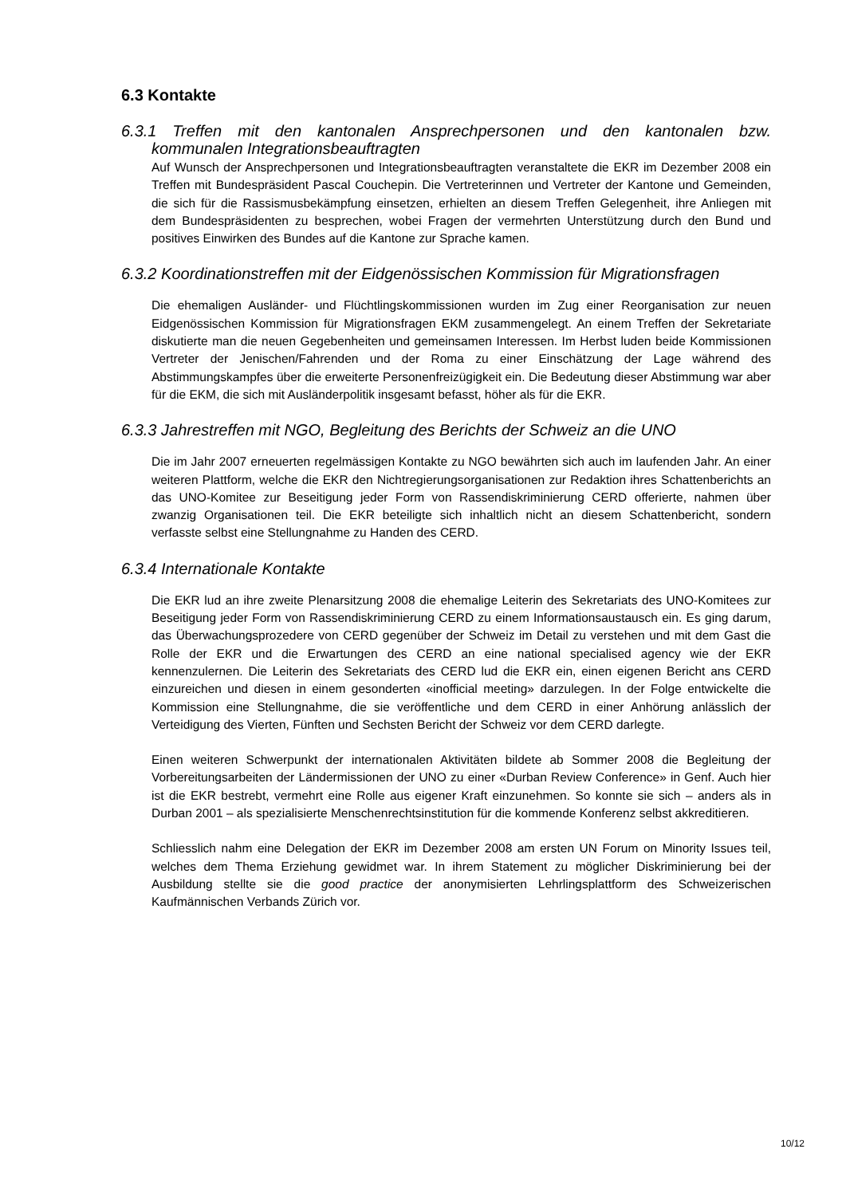6.3 Kontakte
6.3.1 Treffen mit den kantonalen Ansprechpersonen und den kantonalen bzw. kommunalen Integrationsbeauftragten
Auf Wunsch der Ansprechpersonen und Integrationsbeauftragten veranstaltete die EKR im Dezember 2008 ein Treffen mit Bundespräsident Pascal Couchepin. Die Vertreterinnen und Vertreter der Kantone und Gemeinden, die sich für die Rassismusbekämpfung einsetzen, erhielten an diesem Treffen Gelegenheit, ihre Anliegen mit dem Bundespräsidenten zu besprechen, wobei Fragen der vermehrten Unterstützung durch den Bund und positives Einwirken des Bundes auf die Kantone zur Sprache kamen.
6.3.2 Koordinationstreffen mit der Eidgenössischen Kommission für Migrationsfragen
Die ehemaligen Ausländer- und Flüchtlingskommissionen wurden im Zug einer Reorganisation zur neuen Eidgenössischen Kommission für Migrationsfragen EKM zusammengelegt. An einem Treffen der Sekretariate diskutierte man die neuen Gegebenheiten und gemeinsamen Interessen. Im Herbst luden beide Kommissionen Vertreter der Jenischen/Fahrenden und der Roma zu einer Einschätzung der Lage während des Abstimmungskampfes über die erweiterte Personenfreizügigkeit ein. Die Bedeutung dieser Abstimmung war aber für die EKM, die sich mit Ausländerpolitik insgesamt befasst, höher als für die EKR.
6.3.3 Jahrestreffen mit NGO, Begleitung des Berichts der Schweiz an die UNO
Die im Jahr 2007 erneuerten regelmässigen Kontakte zu NGO bewährten sich auch im laufenden Jahr. An einer weiteren Plattform, welche die EKR den Nichtregierungsorganisationen zur Redaktion ihres Schattenberichts an das UNO-Komitee zur Beseitigung jeder Form von Rassendiskriminierung CERD offerierte, nahmen über zwanzig Organisationen teil. Die EKR beteiligte sich inhaltlich nicht an diesem Schattenbericht, sondern verfasste selbst eine Stellungnahme zu Handen des CERD.
6.3.4 Internationale Kontakte
Die EKR lud an ihre zweite Plenarsitzung 2008 die ehemalige Leiterin des Sekretariats des UNO-Komitees zur Beseitigung jeder Form von Rassendiskriminierung CERD zu einem Informationsaustausch ein. Es ging darum, das Überwachungsprozedere von CERD gegenüber der Schweiz im Detail zu verstehen und mit dem Gast die Rolle der EKR und die Erwartungen des CERD an eine national specialised agency wie der EKR kennenzulernen. Die Leiterin des Sekretariats des CERD lud die EKR ein, einen eigenen Bericht ans CERD einzureichen und diesen in einem gesonderten «inofficial meeting» darzulegen. In der Folge entwickelte die Kommission eine Stellungnahme, die sie veröffentliche und dem CERD in einer Anhörung anlässlich der Verteidigung des Vierten, Fünften und Sechsten Bericht der Schweiz vor dem CERD darlegte.
Einen weiteren Schwerpunkt der internationalen Aktivitäten bildete ab Sommer 2008 die Begleitung der Vorbereitungsarbeiten der Ländermissionen der UNO zu einer «Durban Review Conference» in Genf. Auch hier ist die EKR bestrebt, vermehrt eine Rolle aus eigener Kraft einzunehmen. So konnte sie sich – anders als in Durban 2001 – als spezialisierte Menschenrechtsinstitution für die kommende Konferenz selbst akkreditieren.
Schliesslich nahm eine Delegation der EKR im Dezember 2008 am ersten UN Forum on Minority Issues teil, welches dem Thema Erziehung gewidmet war. In ihrem Statement zu möglicher Diskriminierung bei der Ausbildung stellte sie die good practice der anonymisierten Lehrlingsplattform des Schweizerischen Kaufmännischen Verbands Zürich vor.
10/12